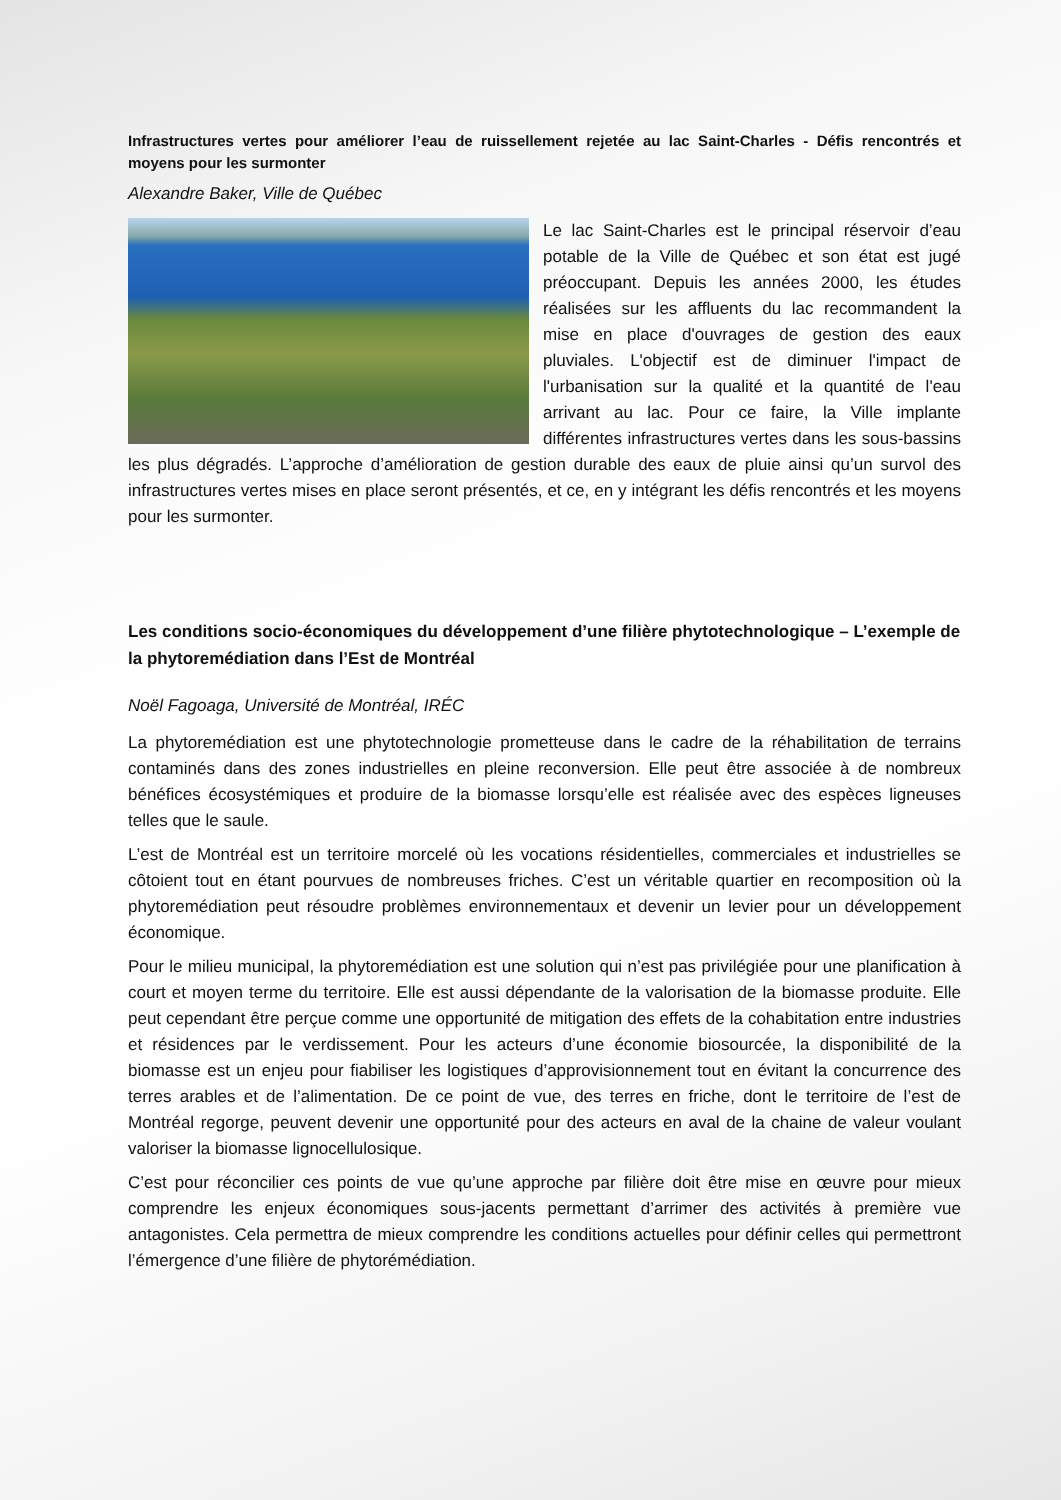Infrastructures vertes pour améliorer l’eau de ruissellement rejetée au lac Saint-Charles - Défis rencontrés et moyens pour les surmonter
Alexandre Baker, Ville de Québec
Le lac Saint-Charles est le principal réservoir d’eau potable de la Ville de Québec et son état est jugé préoccupant. Depuis les années 2000, les études réalisées sur les affluents du lac recommandent la mise en place d'ouvrages de gestion des eaux pluviales. L'objectif est de diminuer l'impact de l'urbanisation sur la qualité et la quantité de l'eau arrivant au lac. Pour ce faire, la Ville implante différentes infrastructures vertes dans les sous-bassins les plus dégradés. L’approche d’amélioration de gestion durable des eaux de pluie ainsi qu’un survol des infrastructures vertes mises en place seront présentés, et ce, en y intégrant les défis rencontrés et les moyens pour les surmonter.
Les conditions socio-économiques du développement d’une filière phytotechnologique – L’exemple de la phytoremédiation dans l’Est de Montréal
Noël Fagoaga, Université de Montréal, IRÉC
La phytoremédiation est une phytotechnologie prometteuse dans le cadre de la réhabilitation de terrains contaminés dans des zones industrielles en pleine reconversion. Elle peut être associée à de nombreux bénéfices écosystémiques et produire de la biomasse lorsqu’elle est réalisée avec des espèces ligneuses telles que le saule.
L’est de Montréal est un territoire morcelé où les vocations résidentielles, commerciales et industrielles se côtoient tout en étant pourvues de nombreuses friches. C’est un véritable quartier en recomposition où la phytoremédiation peut résoudre problèmes environnementaux et devenir un levier pour un développement économique.
Pour le milieu municipal, la phytoremédiation est une solution qui n’est pas privilégiée pour une planification à court et moyen terme du territoire. Elle est aussi dépendante de la valorisation de la biomasse produite. Elle peut cependant être perçue comme une opportunité de mitigation des effets de la cohabitation entre industries et résidences par le verdissement. Pour les acteurs d’une économie biosourcée, la disponibilité de la biomasse est un enjeu pour fiabiliser les logistiques d’approvisionnement tout en évitant la concurrence des terres arables et de l’alimentation. De ce point de vue, des terres en friche, dont le territoire de l’est de Montréal regorge, peuvent devenir une opportunité pour des acteurs en aval de la chaine de valeur voulant valoriser la biomasse lignocellulosique.
C’est pour réconcilier ces points de vue qu’une approche par filière doit être mise en œuvre pour mieux comprendre les enjeux économiques sous-jacents permettant d’arrimer des activités à première vue antagonistes. Cela permettra de mieux comprendre les conditions actuelles pour définir celles qui permettront l’émergence d’une filière de phytorémédiation.